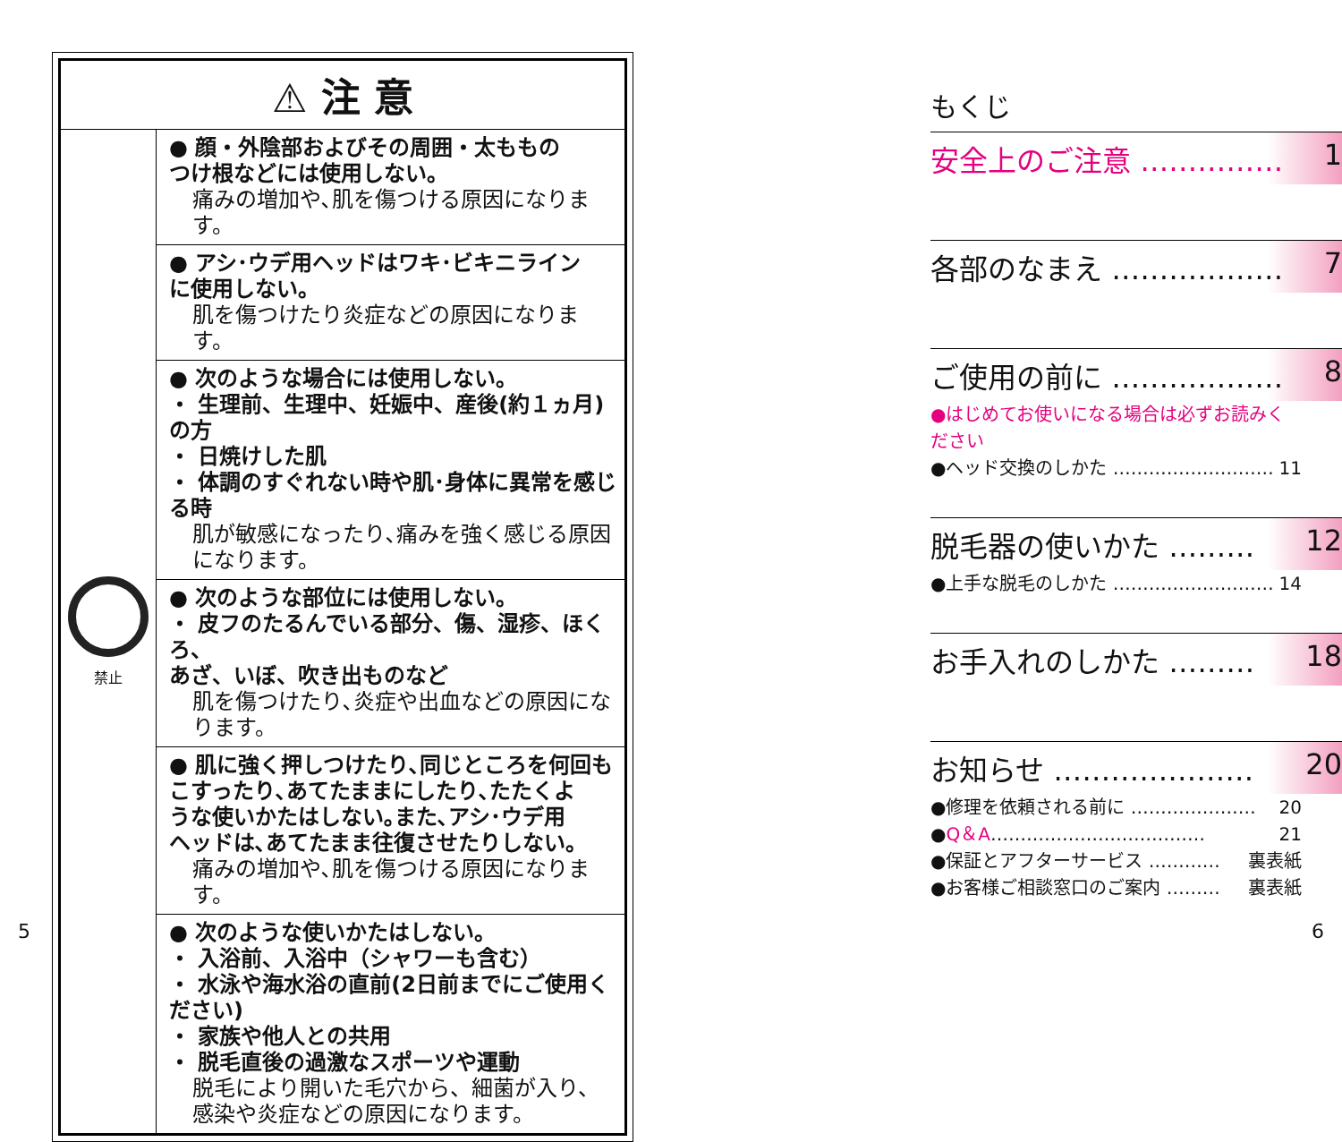| ⚠ 注 意 | |
| --- | --- |
| 禁止 | ● 顔・外陰部およびその周囲・太ももの つけ根などには使用しない。 痛みの増加や､肌を傷つける原因になります。 |
| | ● アシ･ウデ用ヘッドはワキ･ビキニライン に使用しない。 肌を傷つけたり炎症などの原因になります。 |
| | ● 次のような場合には使用しない。 ・ 生理前、生理中、妊娠中、産後(約１ヵ月)の方 ・ 日焼けした肌 ・ 体調のすぐれない時や肌･身体に異常を感じる時 肌が敏感になったり､痛みを強く感じる原因になります。 |
| | ● 次のような部位には使用しない。 ・ 皮フのたるんでいる部分、傷、湿疹、ほくろ、 あざ、いぼ、吹き出ものなど 肌を傷つけたり､炎症や出血などの原因になります。 |
| | ● 肌に強く押しつけたり､同じところを何回も こすったり､あてたままにしたり､たたくよ うな使いかたはしない｡また､アシ･ウデ用 ヘッドは､あてたまま往復させたりしない。 痛みの増加や､肌を傷つける原因になります。 |
| | ● 次のような使いかたはしない。 ・ 入浴前、入浴中（シャワーも含む） ・ 水泳や海水浴の直前(2日前までにご使用ください) ・ 家族や他人との共用 ・ 脱毛直後の過激なスポーツや運動 脱毛により開いた毛穴から、細菌が入り、 感染や炎症などの原因になります。 |
もくじ
安全上のご注意 …………… 1
各部のなまえ ……………… 7
ご使用の前に ……………… 8
●はじめてお使いになる場合は必ずお読みください
●ヘッド交換のしかた ……………………… 11
脱毛器の使いかた ……… 12
●上手な脱毛のしかた ……………………… 14
お手入れのしかた ……… 18
お知らせ ………………… 20
●修理を依頼される前に ………………… 20
●Q＆A……………………………… 21
●保証とアフターサービス ………… 裏表紙
●お客様ご相談窓口のご案内 ……… 裏表紙
5 6